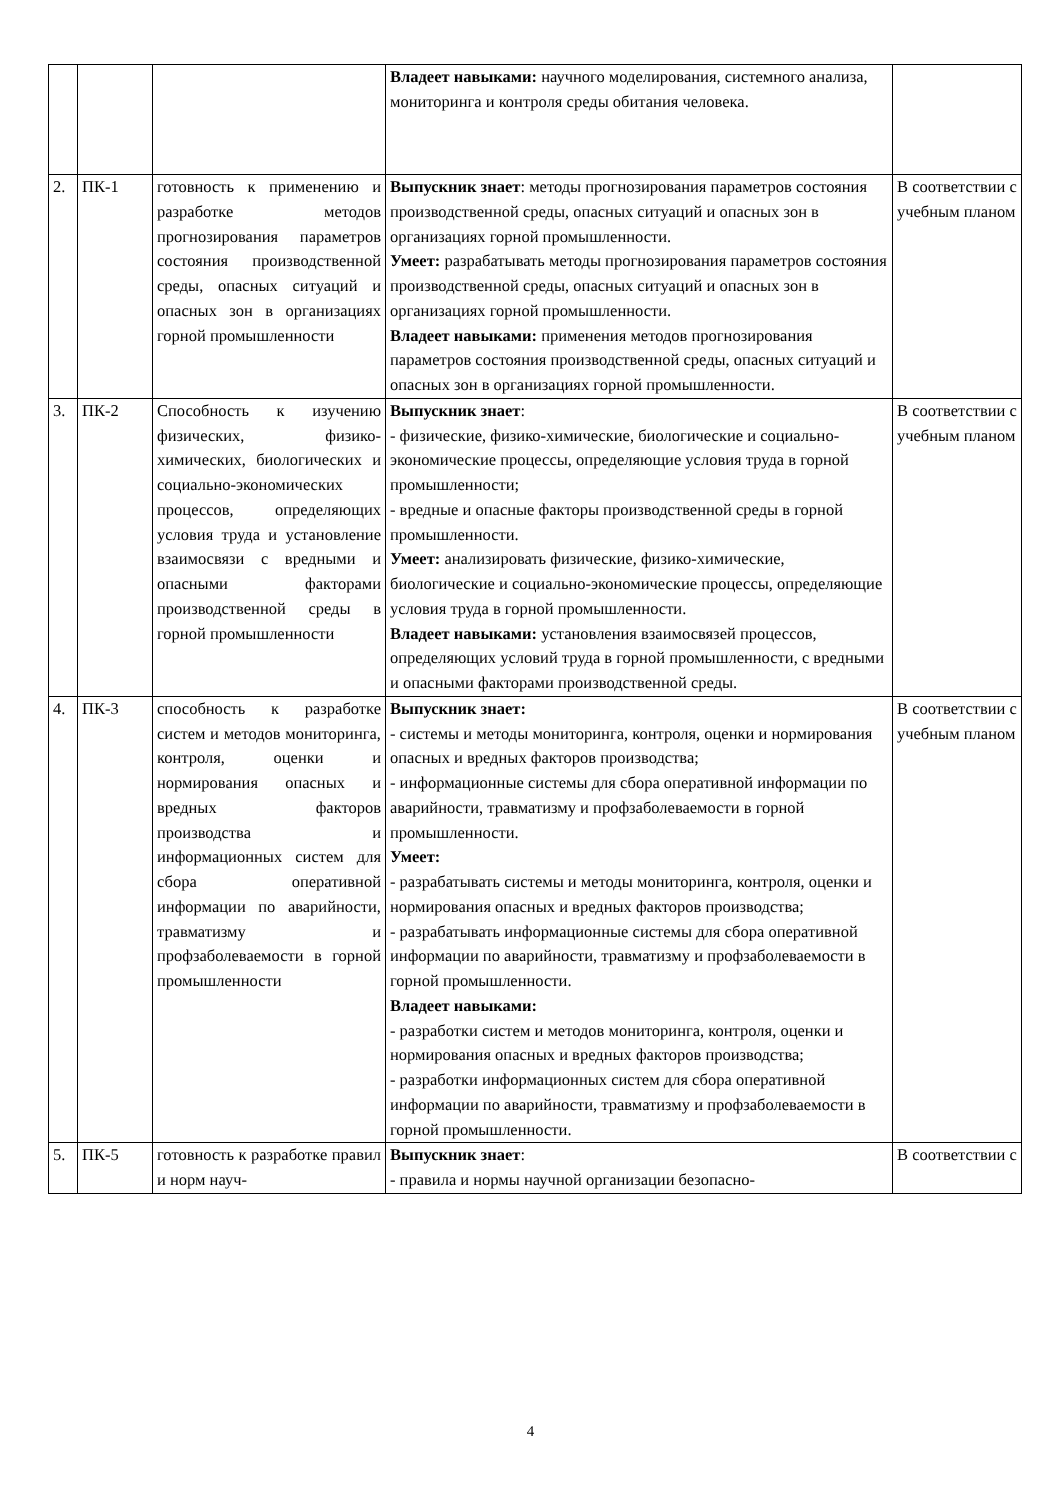| | | | Владеет навыками: научного моделирования, системного анализа, мониторинга и контроля среды обитания человека. | |
| 2. | ПК-1 | готовность к применению и разработке методов прогнозирования параметров состояния производственной среды, опасных ситуаций и опасных зон в организациях горной промышленности | Выпускник знает : методы прогнозирования параметров состояния производственной среды, опасных ситуаций и опасных зон в организациях горной промышленности. Умеет: разрабатывать методы прогнозирования параметров состояния производственной среды, опасных ситуаций и опасных зон в организациях горной промышленности. Владеет навыками: применения методов прогнозирования параметров состояния производственной среды, опасных ситуаций и опасных зон в организациях горной промышленности. | В соответствии с учебным планом |
| 3. | ПК-2 | Способность к изучению физических, физико-химических, биологических и социально-экономических процессов, определяющих условия труда и установление взаимосвязи с вредными и опасными факторами производственной среды в горной промышленности | Выпускник знает : - физические, физико-химические, биологические и социально-экономические процессы, определяющие условия труда в горной промышленности; - вредные и опасные факторы производственной среды в горной промышленности. Умеет: анализировать физические, физико-химические, биологические и социально-экономические процессы, определяющие условия труда в горной промышленности. Владеет навыками: установления взаимосвязей процессов, определяющих условий труда в горной промышленности, с вредными и опасными факторами производственной среды. | В соответствии с учебным планом |
| 4. | ПК-3 | способность к разработке систем и методов мониторинга, контроля, оценки и нормирования опасных и вредных факторов производства и информационных систем для сбора оперативной информации по аварийности, травматизму и профзаболеваемости в горной промышленности | Выпускник знает: - системы и методы мониторинга, контроля, оценки и нормирования опасных и вредных факторов производства; - информационные системы для сбора оперативной информации по аварийности, травматизму и профзаболеваемости в горной промышленности. Умеет: - разрабатывать системы и методы мониторинга, контроля, оценки и нормирования опасных и вредных факторов производства; - разрабатывать информационные системы для сбора оперативной информации по аварийности, травматизму и профзаболеваемости в горной промышленности. Владеет навыками: - разработки систем и методов мониторинга, контроля, оценки и нормирования опасных и вредных факторов производства; - разработки информационных систем для сбора оперативной информации по аварийности, травматизму и профзаболеваемости в горной промышленности. | В соответствии с учебным планом |
| 5. | ПК-5 | готовность к разработке правил и норм науч- | Выпускник знает : - правила и нормы научной организации безопасно- | В соответствии с |
4